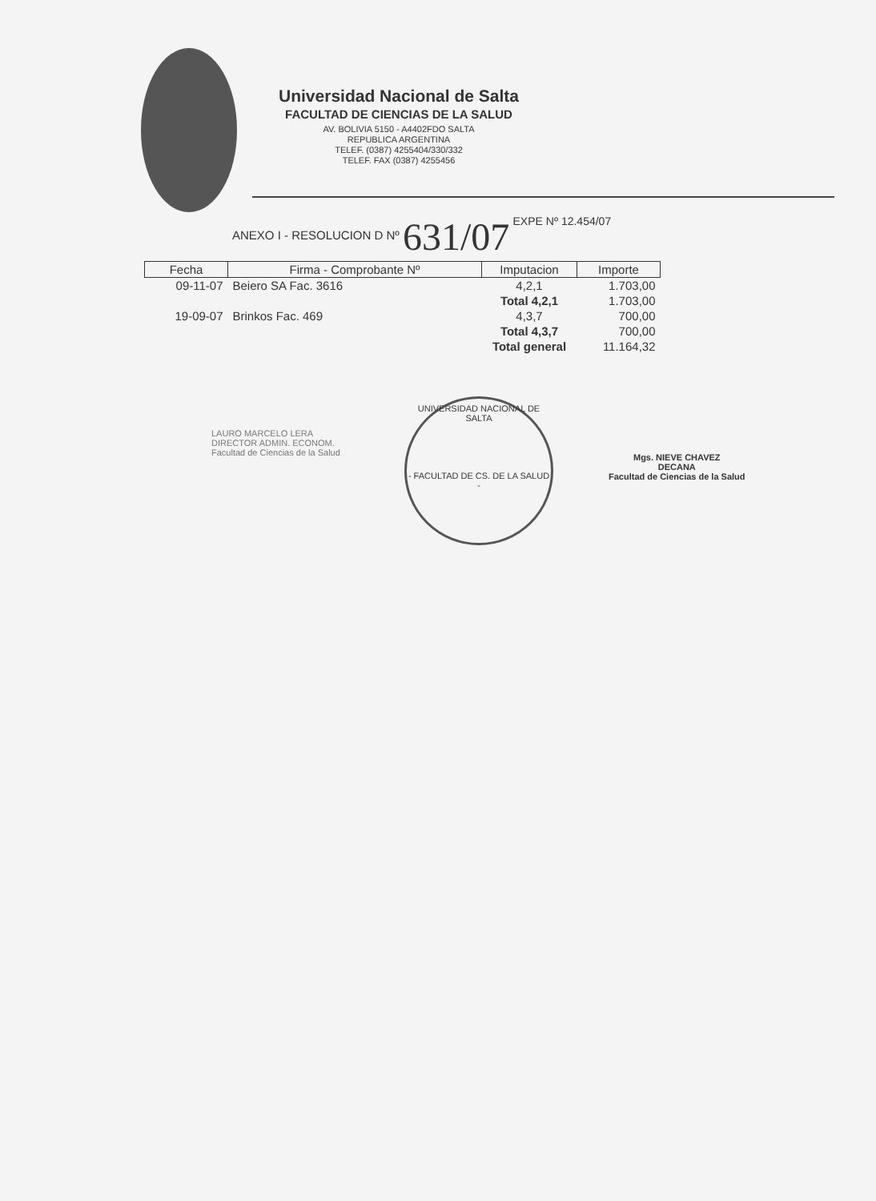Universidad Nacional de Salta
FACULTAD DE CIENCIAS DE LA SALUD
AV. BOLIVIA 5150 - A4402FDO SALTA
REPUBLICA ARGENTINA
TELEF. (0387) 4255404/330/332
TELEF. FAX (0387) 4255456
ANEXO I - RESOLUCION D Nº 631/07 EXPE Nº 12.454/07
| Fecha | Firma - Comprobante Nº | Imputacion | Importe |
| --- | --- | --- | --- |
| 09-11-07 | Beiero SA Fac. 3616 | 4,2,1 | 1.703,00 |
| | | Total 4,2,1 | 1.703,00 |
| 19-09-07 | Brinkos Fac. 469 | 4,3,7 | 700,00 |
| | | Total 4,3,7 | 700,00 |
| | | Total general | 11.164,32 |
LAURO MARCELO LERA
DIRECTOR ADMIN. ECONOM.
Facultad de Ciencias de la Salud
UNIVERSIDAD NACIONAL DE SALTA
- FACULTAD DE CS. DE LA SALUD -
Mgs. NIEVE CHAVEZ
DECANA
Facultad de Ciencias de la Salud